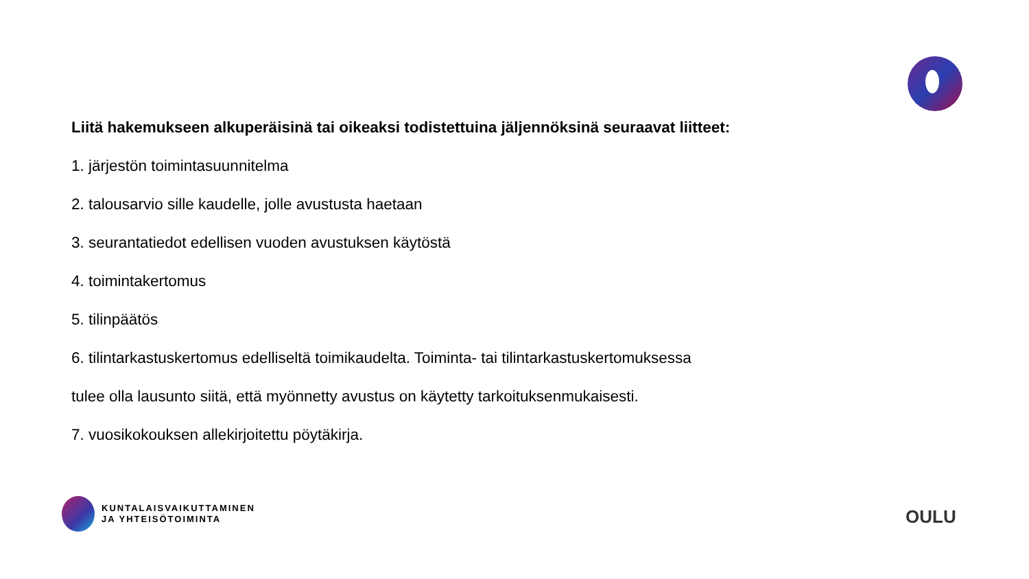Liitä hakemukseen alkuperäisinä tai oikeaksi todistettuina jäljennöksinä seuraavat liitteet:
1. järjestön toimintasuunnitelma
2. talousarvio sille kaudelle, jolle avustusta haetaan
3. seurantatiedot edellisen vuoden avustuksen käytöstä
4. toimintakertomus
5. tilinpäätös
6. tilintarkastuskertomus edelliseltä toimikaudelta. Toiminta- tai tilintarkastuskertomuksessa
tulee olla lausunto siitä, että myönnetty avustus on käytetty tarkoituksenmukaisesti.
7. vuosikokouksen allekirjoitettu pöytäkirja.
KUNTALAISVAIKUTTAMINEN
JA YHTEISÖTOIMINTA
OULU